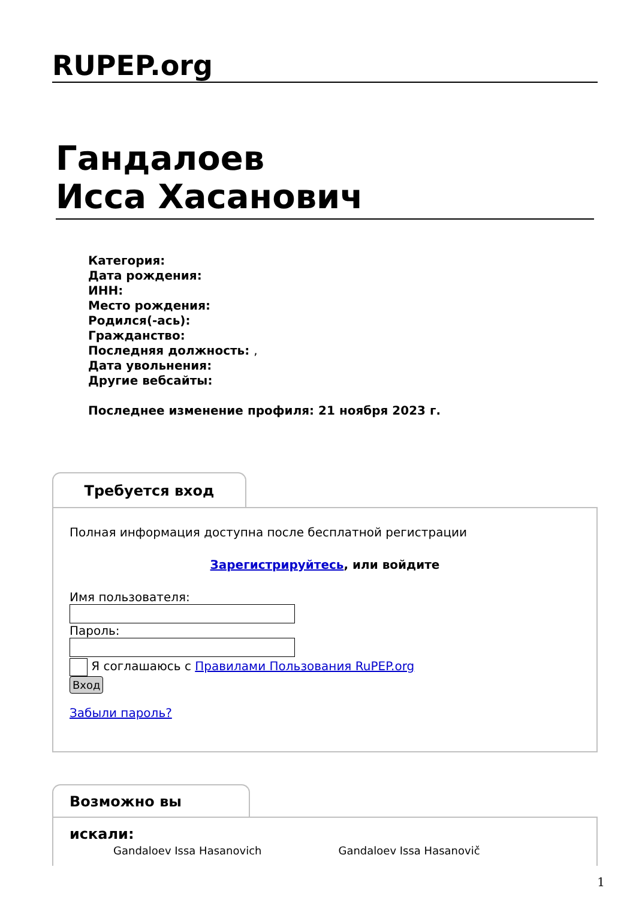RUPEP.org
Гандалоев
Исса Хасанович
Категория:
Дата рождения:
ИНН:
Место рождения:
Родился(-ась):
Гражданство:
Последняя должность: ,
Дата увольнения:
Другие вебсайты:
Последнее изменение профиля: 21 ноября 2023 г.
Требуется вход
Полная информация доступна после бесплатной регистрации
Зарегистрируйтесь, или войдите
Имя пользователя:Пароль:
Я соглашаюсь с Правилами Пользования RuPEP.org
Вход
Забыли пароль?
Возможно вы искали:
Gandaloev Issa Hasanovich Gandaloev Issa Hasanovič
1